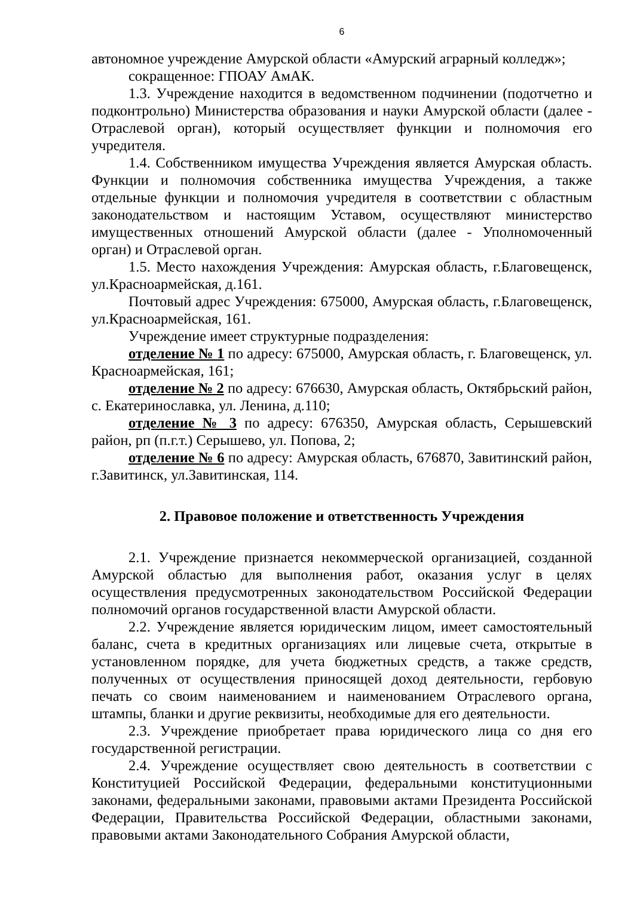6
автономное учреждение Амурской области «Амурский аграрный колледж»;
сокращенное: ГПОАУ АмАК.
1.3. Учреждение находится в ведомственном подчинении (подотчетно и подконтрольно) Министерства образования и науки Амурской области (далее - Отраслевой орган), который осуществляет функции и полномочия его учредителя.
1.4. Собственником имущества Учреждения является Амурская область. Функции и полномочия собственника имущества Учреждения, а также отдельные функции и полномочия учредителя в соответствии с областным законодательством и настоящим Уставом, осуществляют министерство имущественных отношений Амурской области (далее - Уполномоченный орган) и Отраслевой орган.
1.5. Место нахождения Учреждения: Амурская область, г.Благовещенск, ул.Красноармейская, д.161.
Почтовый адрес Учреждения: 675000, Амурская область, г.Благовещенск, ул.Красноармейская, 161.
Учреждение имеет структурные подразделения:
отделение № 1 по адресу: 675000, Амурская область, г. Благовещенск, ул. Красноармейская, 161;
отделение № 2 по адресу: 676630, Амурская область, Октябрьский район, с. Екатеринославка, ул. Ленина, д.110;
отделение № 3 по адресу: 676350, Амурская область, Серышевский район, рп (п.г.т.) Серышево, ул. Попова, 2;
отделение № 6 по адресу: Амурская область, 676870, Завитинский район, г.Завитинск, ул.Завитинская, 114.
2. Правовое положение и ответственность Учреждения
2.1. Учреждение признается некоммерческой организацией, созданной Амурской областью для выполнения работ, оказания услуг в целях осуществления предусмотренных законодательством Российской Федерации полномочий органов государственной власти Амурской области.
2.2. Учреждение является юридическим лицом, имеет самостоятельный баланс, счета в кредитных организациях или лицевые счета, открытые в установленном порядке, для учета бюджетных средств, а также средств, полученных от осуществления приносящей доход деятельности, гербовую печать со своим наименованием и наименованием Отраслевого органа, штампы, бланки и другие реквизиты, необходимые для его деятельности.
2.3. Учреждение приобретает права юридического лица со дня его государственной регистрации.
2.4. Учреждение осуществляет свою деятельность в соответствии с Конституцией Российской Федерации, федеральными конституционными законами, федеральными законами, правовыми актами Президента Российской Федерации, Правительства Российской Федерации, областными законами, правовыми актами Законодательного Собрания Амурской области,